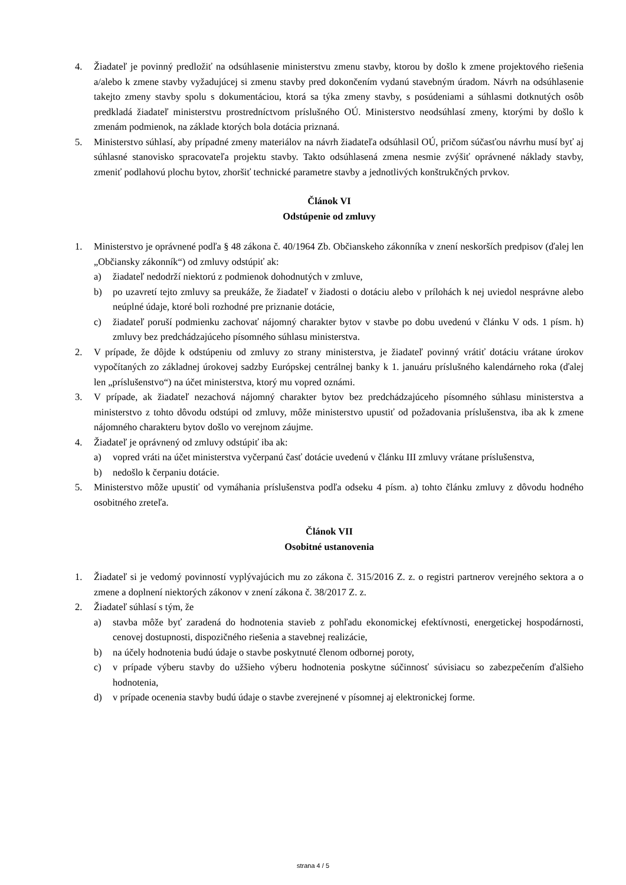4. Žiadateľ je povinný predložiť na odsúhlasenie ministerstvu zmenu stavby, ktorou by došlo k zmene projektového riešenia a/alebo k zmene stavby vyžadujúcej si zmenu stavby pred dokončením vydanú stavebným úradom. Návrh na odsúhlasenie takejto zmeny stavby spolu s dokumentáciou, ktorá sa týka zmeny stavby, s posúdeniami a súhlasmi dotknutých osôb predkladá žiadateľ ministerstvu prostredníctvom príslušného OÚ. Ministerstvo neodsúhlasí zmeny, ktorými by došlo k zmenám podmienok, na základe ktorých bola dotácia priznaná.
5. Ministerstvo súhlasí, aby prípadné zmeny materiálov na návrh žiadateľa odsúhlasil OÚ, pričom súčasťou návrhu musí byť aj súhlasné stanovisko spracovateľa projektu stavby. Takto odsúhlasená zmena nesmie zvýšiť oprávnené náklady stavby, zmeniť podlahovú plochu bytov, zhoršiť technické parametre stavby a jednotlivých konštrukčných prvkov.
Článok VI
Odstúpenie od zmluvy
1. Ministerstvo je oprávnené podľa § 48 zákona č. 40/1964 Zb. Občianskeho zákonníka v znení neskorších predpisov (ďalej len „Občiansky zákonník“) od zmluvy odstúpiť ak:
a) žiadateľ nedodrží niektorú z podmienok dohodnutých v zmluve,
b) po uzavretí tejto zmluvy sa preukáže, že žiadateľ v žiadosti o dotáciu alebo v prílohách k nej uviedol nesprávne alebo neúplné údaje, ktoré boli rozhodné pre priznanie dotácie,
c) žiadateľ poruší podmienku zachovať nájomný charakter bytov v stavbe po dobu uvedenú v článku V ods. 1 písm. h) zmluvy bez predchádzajúceho písomného súhlasu ministerstva.
2. V prípade, že dôjde k odstúpeniu od zmluvy zo strany ministerstva, je žiadateľ povinný vrátiť dotáciu vrátane úrokov vypočítaných zo základnej úrokovej sadzby Európskej centrálnej banky k 1. januáru príslušného kalendárneho roka (ďalej len „príslušenstvo“) na účet ministerstva, ktorý mu vopred oznámi.
3. V prípade, ak žiadateľ nezachová nájomný charakter bytov bez predchádzajúceho písomného súhlasu ministerstva a ministerstvo z tohto dôvodu odstúpi od zmluvy, môže ministerstvo upustiť od požadovania príslušenstva, iba ak k zmene nájomného charakteru bytov došlo vo verejnom záujme.
4. Žiadateľ je oprávnený od zmluvy odstúpiť iba ak:
a) vopred vráti na účet ministerstva vyčerpanú časť dotácie uvedenú v článku III zmluvy vrátane príslušenstva,
b) nedošlo k čerpaniu dotácie.
5. Ministerstvo môže upustiť od vymáhania príslušenstva podľa odseku 4 písm. a) tohto článku zmluvy z dôvodu hodného osobitného zreteľa.
Článok VII
Osobitné ustanovenia
1. Žiadateľ si je vedomý povinností vyplývajúcich mu zo zákona č. 315/2016 Z. z. o registri partnerov verejného sektora a o zmene a doplnení niektorých zákonov v znení zákona č. 38/2017 Z. z.
2. Žiadateľ súhlasí s tým, že
a) stavba môže byť zaradená do hodnotenia stavieb z pohľadu ekonomickej efektívnosti, energetickej hospodárnosti, cenovej dostupnosti, dispozičného riešenia a stavebnej realizácie,
b) na účely hodnotenia budú údaje o stavbe poskytnuté členom odbornej poroty,
c) v prípade výberu stavby do užšieho výberu hodnotenia poskytne súčinnosť súvisiacu so zabezpečením ďalšieho hodnotenia,
d) v prípade ocenenia stavby budú údaje o stavbe zverejnené v písomnej aj elektronickej forme.
strana 4 / 5